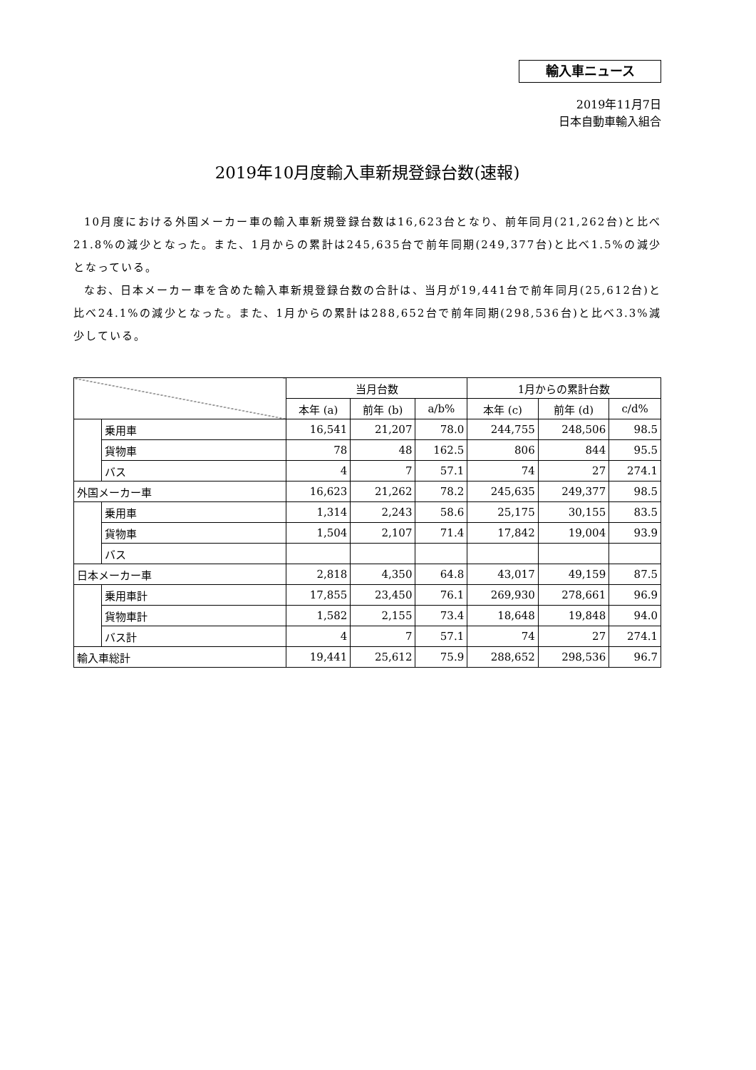輸入車ニュース
2019年11月7日
日本自動車輸入組合
2019年10月度輸入車新規登録台数(速報)
10月度における外国メーカー車の輸入車新規登録台数は16,623台となり、前年同月(21,262台)と比べ21.8%の減少となった。また、1月からの累計は245,635台で前年同期(249,377台)と比べ1.5%の減少となっている。
なお、日本メーカー車を含めた輸入車新規登録台数の合計は、当月が19,441台で前年同月(25,612台)と比べ24.1%の減少となった。また、1月からの累計は288,652台で前年同期(298,536台)と比べ3.3%減少している。
| | | 当月台数 | | | 1月からの累計台数 | | |
| --- | --- | --- | --- | --- | --- | --- | --- |
| | | 本年 (a) | 前年 (b) | a/b% | 本年 (c) | 前年 (d) | c/d% |
| | 乗用車 | 16,541 | 21,207 | 78.0 | 244,755 | 248,506 | 98.5 |
| | 貨物車 | 78 | 48 | 162.5 | 806 | 844 | 95.5 |
| | バス | 4 | 7 | 57.1 | 74 | 27 | 274.1 |
| 外国メーカー車 | | 16,623 | 21,262 | 78.2 | 245,635 | 249,377 | 98.5 |
| | 乗用車 | 1,314 | 2,243 | 58.6 | 25,175 | 30,155 | 83.5 |
| | 貨物車 | 1,504 | 2,107 | 71.4 | 17,842 | 19,004 | 93.9 |
| | バス | | | | | | |
| 日本メーカー車 | | 2,818 | 4,350 | 64.8 | 43,017 | 49,159 | 87.5 |
| | 乗用車計 | 17,855 | 23,450 | 76.1 | 269,930 | 278,661 | 96.9 |
| | 貨物車計 | 1,582 | 2,155 | 73.4 | 18,648 | 19,848 | 94.0 |
| | バス計 | 4 | 7 | 57.1 | 74 | 27 | 274.1 |
| 輸入車総計 | | 19,441 | 25,612 | 75.9 | 288,652 | 298,536 | 96.7 |